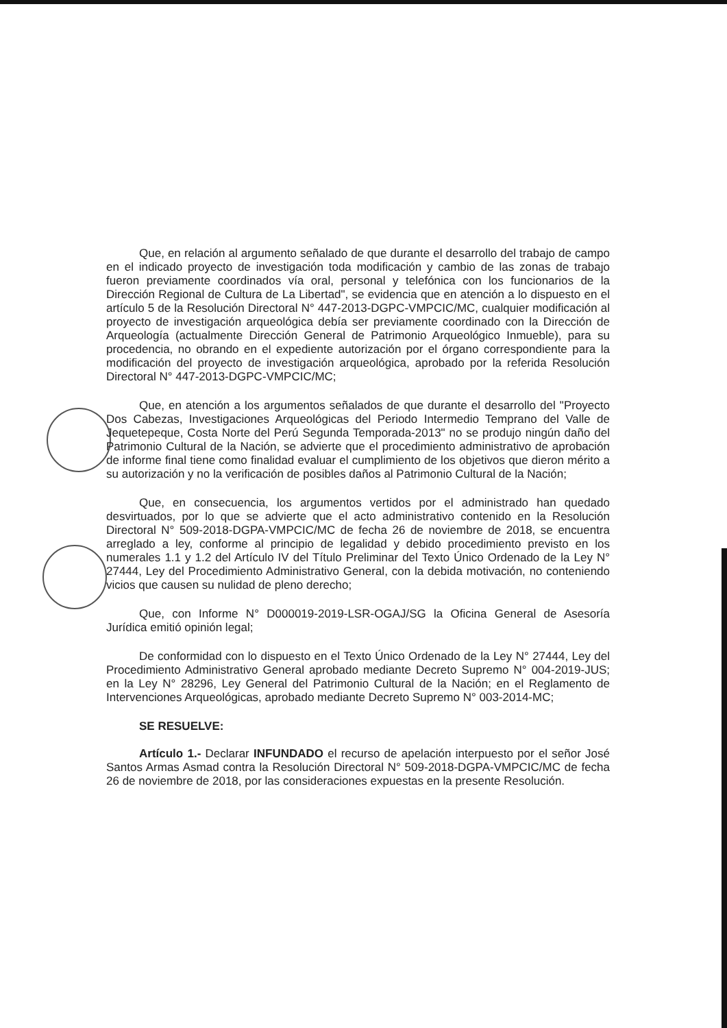Que, en relación al argumento señalado de que durante el desarrollo del trabajo de campo en el indicado proyecto de investigación toda modificación y cambio de las zonas de trabajo fueron previamente coordinados vía oral, personal y telefónica con los funcionarios de la Dirección Regional de Cultura de La Libertad", se evidencia que en atención a lo dispuesto en el artículo 5 de la Resolución Directoral N° 447-2013-DGPC-VMPCIC/MC, cualquier modificación al proyecto de investigación arqueológica debía ser previamente coordinado con la Dirección de Arqueología (actualmente Dirección General de Patrimonio Arqueológico Inmueble), para su procedencia, no obrando en el expediente autorización por el órgano correspondiente para la modificación del proyecto de investigación arqueológica, aprobado por la referida Resolución Directoral N° 447-2013-DGPC-VMPCIC/MC;
Que, en atención a los argumentos señalados de que durante el desarrollo del "Proyecto Dos Cabezas, Investigaciones Arqueológicas del Periodo Intermedio Temprano del Valle de Jequetepeque, Costa Norte del Perú Segunda Temporada-2013" no se produjo ningún daño del Patrimonio Cultural de la Nación, se advierte que el procedimiento administrativo de aprobación de informe final tiene como finalidad evaluar el cumplimiento de los objetivos que dieron mérito a su autorización y no la verificación de posibles daños al Patrimonio Cultural de la Nación;
Que, en consecuencia, los argumentos vertidos por el administrado han quedado desvirtuados, por lo que se advierte que el acto administrativo contenido en la Resolución Directoral N° 509-2018-DGPA-VMPCIC/MC de fecha 26 de noviembre de 2018, se encuentra arreglado a ley, conforme al principio de legalidad y debido procedimiento previsto en los numerales 1.1 y 1.2 del Artículo IV del Título Preliminar del Texto Único Ordenado de la Ley N° 27444, Ley del Procedimiento Administrativo General, con la debida motivación, no conteniendo vicios que causen su nulidad de pleno derecho;
Que, con Informe N° D000019-2019-LSR-OGAJ/SG la Oficina General de Asesoría Jurídica emitió opinión legal;
De conformidad con lo dispuesto en el Texto Único Ordenado de la Ley N° 27444, Ley del Procedimiento Administrativo General aprobado mediante Decreto Supremo N° 004-2019-JUS; en la Ley N° 28296, Ley General del Patrimonio Cultural de la Nación; en el Reglamento de Intervenciones Arqueológicas, aprobado mediante Decreto Supremo N° 003-2014-MC;
SE RESUELVE:
Artículo 1.- Declarar INFUNDADO el recurso de apelación interpuesto por el señor José Santos Armas Asmad contra la Resolución Directoral N° 509-2018-DGPA-VMPCIC/MC de fecha 26 de noviembre de 2018, por las consideraciones expuestas en la presente Resolución.